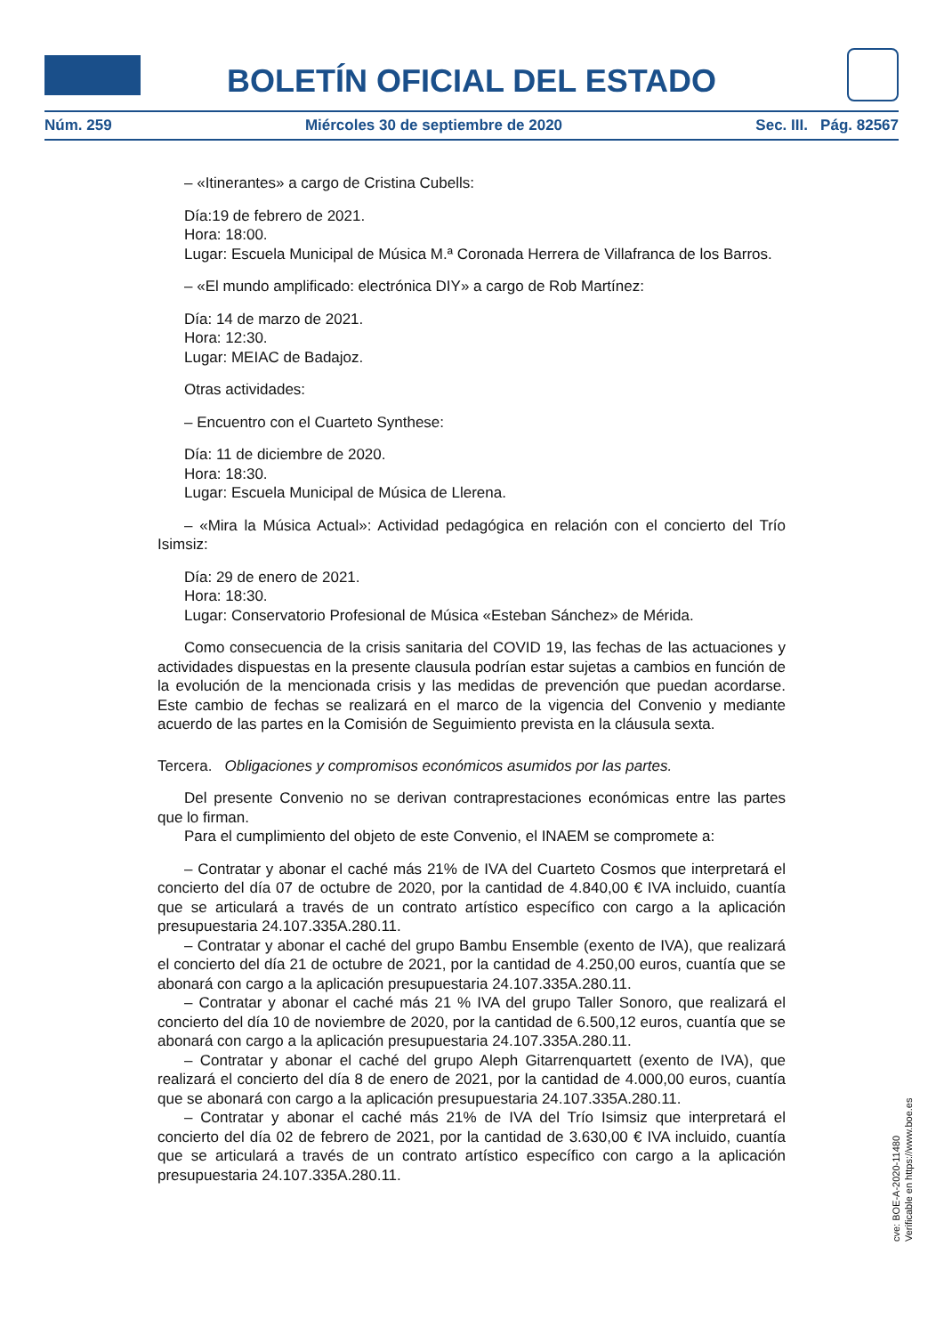BOLETÍN OFICIAL DEL ESTADO
Núm. 259 Miércoles 30 de septiembre de 2020 Sec. III. Pág. 82567
– «Itinerantes» a cargo de Cristina Cubells:
Día:19 de febrero de 2021.
Hora: 18:00.
Lugar: Escuela Municipal de Música M.ª Coronada Herrera de Villafranca de los Barros.
– «El mundo amplificado: electrónica DIY» a cargo de Rob Martínez:
Día: 14 de marzo de 2021.
Hora: 12:30.
Lugar: MEIAC de Badajoz.
Otras actividades:
– Encuentro con el Cuarteto Synthese:
Día: 11 de diciembre de 2020.
Hora: 18:30.
Lugar: Escuela Municipal de Música de Llerena.
– «Mira la Música Actual»: Actividad pedagógica en relación con el concierto del Trío Isimsiz:
Día: 29 de enero de 2021.
Hora: 18:30.
Lugar: Conservatorio Profesional de Música «Esteban Sánchez» de Mérida.
Como consecuencia de la crisis sanitaria del COVID 19, las fechas de las actuaciones y actividades dispuestas en la presente clausula podrían estar sujetas a cambios en función de la evolución de la mencionada crisis y las medidas de prevención que puedan acordarse. Este cambio de fechas se realizará en el marco de la vigencia del Convenio y mediante acuerdo de las partes en la Comisión de Seguimiento prevista en la cláusula sexta.
Tercera. Obligaciones y compromisos económicos asumidos por las partes.
Del presente Convenio no se derivan contraprestaciones económicas entre las partes que lo firman.
Para el cumplimiento del objeto de este Convenio, el INAEM se compromete a:
– Contratar y abonar el caché más 21% de IVA del Cuarteto Cosmos que interpretará el concierto del día 07 de octubre de 2020, por la cantidad de 4.840,00 € IVA incluido, cuantía que se articulará a través de un contrato artístico específico con cargo a la aplicación presupuestaria 24.107.335A.280.11.
– Contratar y abonar el caché del grupo Bambu Ensemble (exento de IVA), que realizará el concierto del día 21 de octubre de 2021, por la cantidad de 4.250,00 euros, cuantía que se abonará con cargo a la aplicación presupuestaria 24.107.335A.280.11.
– Contratar y abonar el caché más 21 % IVA del grupo Taller Sonoro, que realizará el concierto del día 10 de noviembre de 2020, por la cantidad de 6.500,12 euros, cuantía que se abonará con cargo a la aplicación presupuestaria 24.107.335A.280.11.
– Contratar y abonar el caché del grupo Aleph Gitarrenquartett (exento de IVA), que realizará el concierto del día 8 de enero de 2021, por la cantidad de 4.000,00 euros, cuantía que se abonará con cargo a la aplicación presupuestaria 24.107.335A.280.11.
– Contratar y abonar el caché más 21% de IVA del Trío Isimsiz que interpretará el concierto del día 02 de febrero de 2021, por la cantidad de 3.630,00 € IVA incluido, cuantía que se articulará a través de un contrato artístico específico con cargo a la aplicación presupuestaria 24.107.335A.280.11.
cve: BOE-A-2020-11480
Verificable en https://www.boe.es